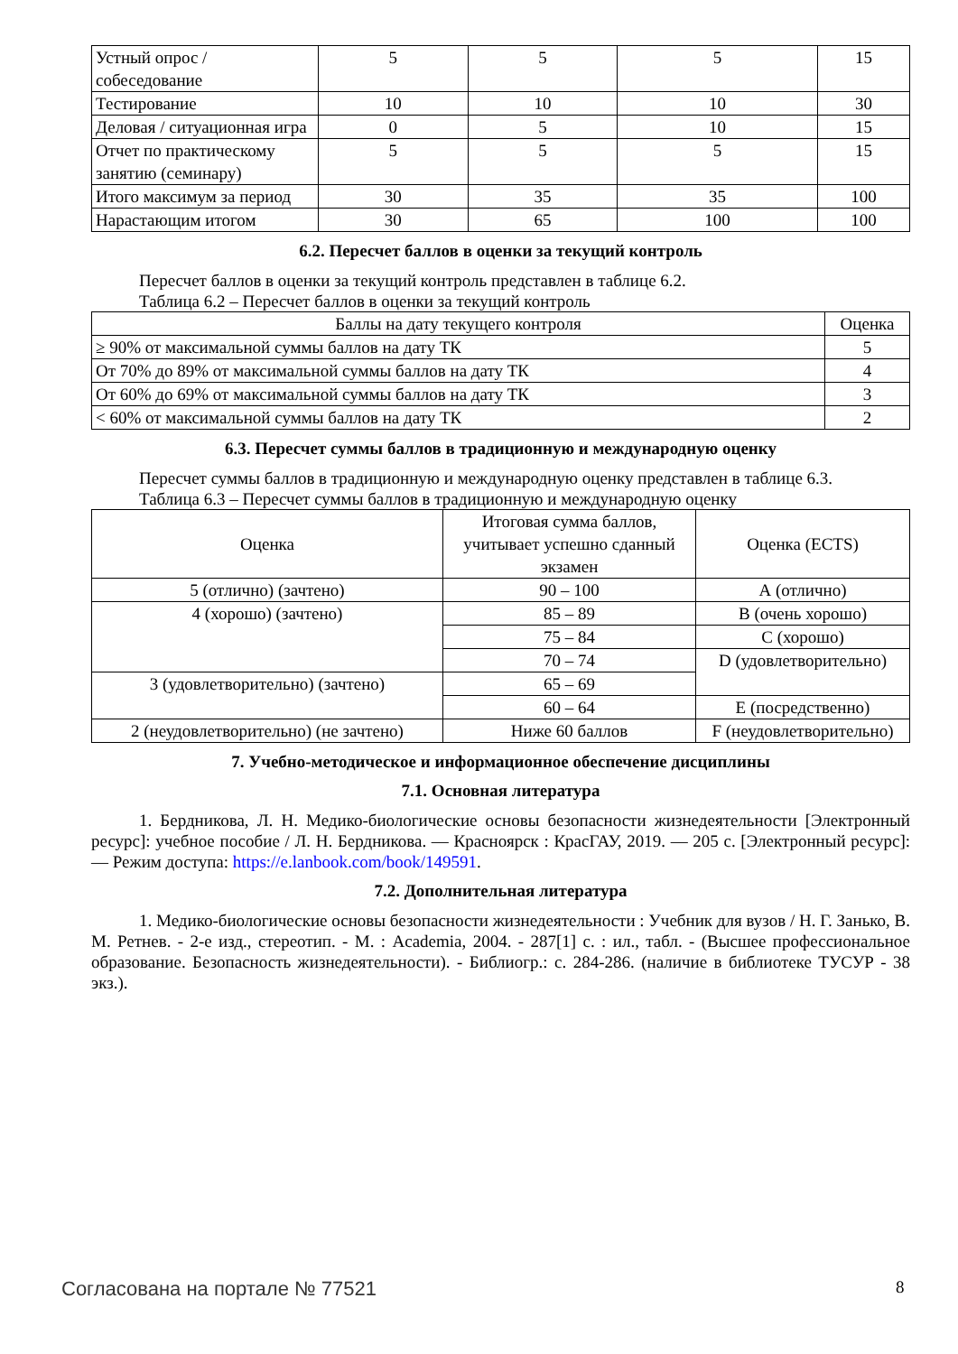| Устный опрос / собеседование | 5 | 5 | 5 | 15 |
| Тестирование | 10 | 10 | 10 | 30 |
| Деловая / ситуационная игра | 0 | 5 | 10 | 15 |
| Отчет по практическому занятию (семинару) | 5 | 5 | 5 | 15 |
| Итого максимум за период | 30 | 35 | 35 | 100 |
| Нарастающим итогом | 30 | 65 | 100 | 100 |
6.2. Пересчет баллов в оценки за текущий контроль
Пересчет баллов в оценки за текущий контроль представлен в таблице 6.2.
Таблица 6.2 – Пересчет баллов в оценки за текущий контроль
| Баллы на дату текущего контроля | Оценка |
| --- | --- |
| ≥ 90% от максимальной суммы баллов на дату ТК | 5 |
| От 70% до 89% от максимальной суммы баллов на дату ТК | 4 |
| От 60% до 69% от максимальной суммы баллов на дату ТК | 3 |
| < 60% от максимальной суммы баллов на дату ТК | 2 |
6.3. Пересчет суммы баллов в традиционную и международную оценку
Пересчет суммы баллов в традиционную и международную оценку представлен в таблице 6.3.
Таблица 6.3 – Пересчет суммы баллов в традиционную и международную оценку
| Оценка | Итоговая сумма баллов, учитывает успешно сданный экзамен | Оценка (ECTS) |
| --- | --- | --- |
| 5 (отлично) (зачтено) | 90 – 100 | А (отлично) |
| 4 (хорошо) (зачтено) | 85 – 89 | В (очень хорошо) |
| | 75 – 84 | С (хорошо) |
| | 70 – 74 | D (удовлетворительно) |
| 3 (удовлетворительно) (зачтено) | 65 – 69 | |
| | 60 – 64 | Е (посредственно) |
| 2 (неудовлетворительно) (не зачтено) | Ниже 60 баллов | F (неудовлетворительно) |
7. Учебно-методическое и информационное обеспечение дисциплины
7.1. Основная литература
1. Бердникова, Л. Н. Медико-биологические основы безопасности жизнедеятельности [Электронный ресурс]: учебное пособие / Л. Н. Бердникова. — Красноярск : КрасГАУ, 2019. — 205 с. [Электронный ресурс]: — Режим доступа: https://e.lanbook.com/book/149591.
7.2. Дополнительная литература
1. Медико-биологические основы безопасности жизнедеятельности : Учебник для вузов / Н. Г. Занько, В. М. Ретнев. - 2-е изд., стереотип. - М. : Academia, 2004. - 287[1] с. : ил., табл. - (Высшее профессиональное образование. Безопасность жизнедеятельности). - Библиогр.: с. 284-286. (наличие в библиотеке ТУСУР - 38 экз.).
Согласована на портале № 77521 8